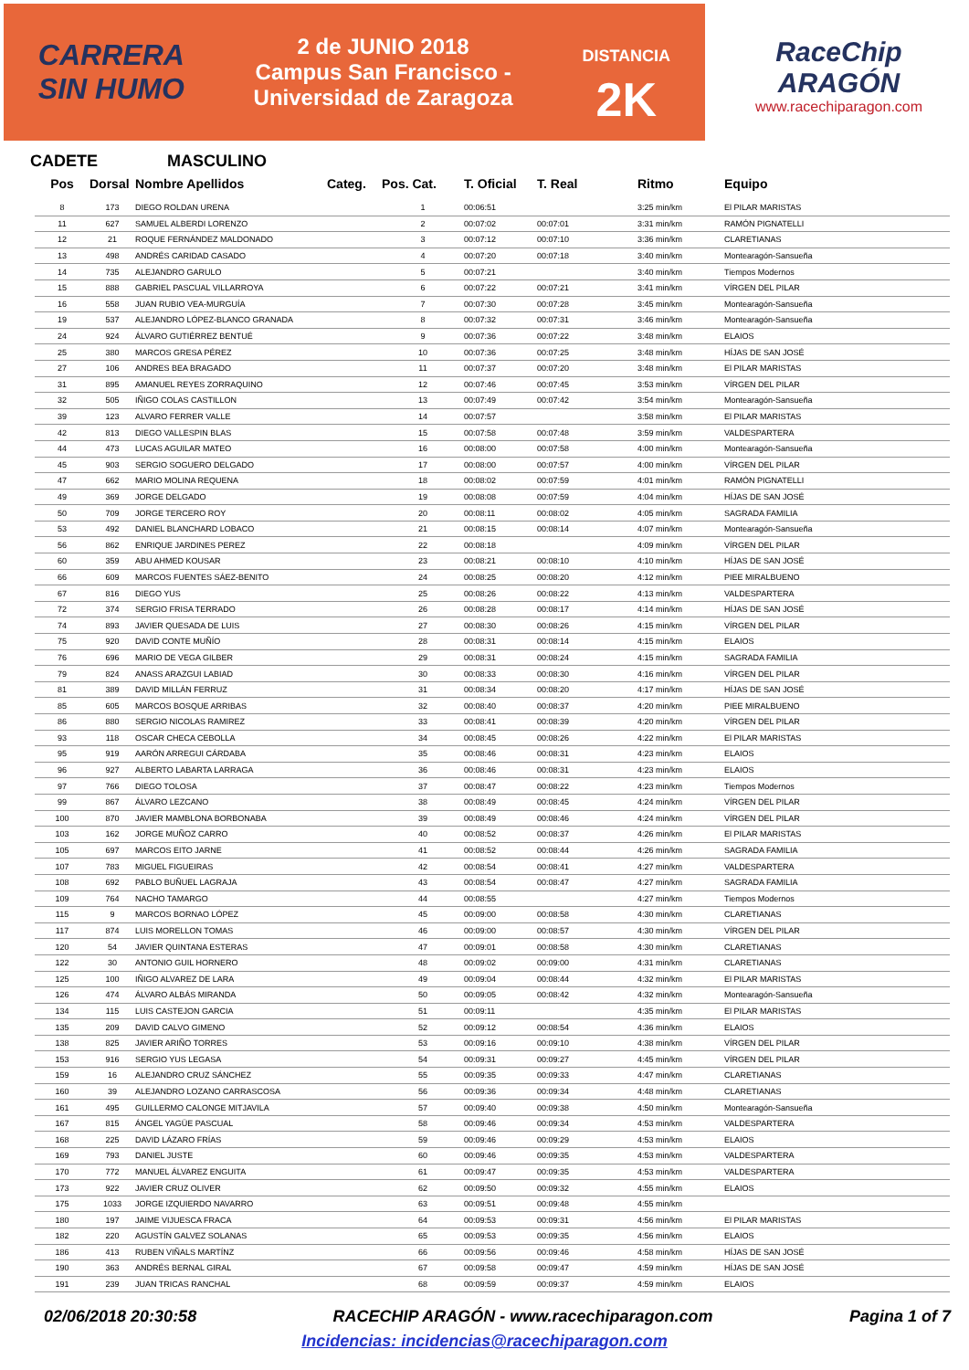CARRERA
SIN HUMO
2 de JUNIO 2018
Campus San Francisco -
Universidad de Zaragoza
DISTANCIA
2K
RaceChip
ARAGÓN
www.racechiparagon.com
CADETE MASCULINO
| Pos | Dorsal | Nombre Apellidos | Categ. | Pos. Cat. | T. Oficial | T. Real | Ritmo | Equipo |
| --- | --- | --- | --- | --- | --- | --- | --- | --- |
| 8 | 173 | DIEGO ROLDAN URENA | | 1 | 00:06:51 | | 3:25 min/km | El PILAR MARISTAS |
| 11 | 627 | SAMUEL ALBERDI LORENZO | | 2 | 00:07:02 | 00:07:01 | 3:31 min/km | RAMÓN PIGNATELLI |
| 12 | 21 | ROQUE FERNÁNDEZ MALDONADO | | 3 | 00:07:12 | 00:07:10 | 3:36 min/km | CLARETIANAS |
| 13 | 498 | ANDRÉS CARIDAD CASADO | | 4 | 00:07:20 | 00:07:18 | 3:40 min/km | Montearagón-Sansueña |
| 14 | 735 | ALEJANDRO GARULO | | 5 | 00:07:21 | | 3:40 min/km | Tiempos Modernos |
| 15 | 888 | GABRIEL PASCUAL VILLARROYA | | 6 | 00:07:22 | 00:07:21 | 3:41 min/km | VÍRGEN DEL PILAR |
| 16 | 558 | JUAN RUBIO VEA-MURGUÍA | | 7 | 00:07:30 | 00:07:28 | 3:45 min/km | Montearagón-Sansueña |
| 19 | 537 | ALEJANDRO LÓPEZ-BLANCO GRANADA | | 8 | 00:07:32 | 00:07:31 | 3:46 min/km | Montearagón-Sansueña |
| 24 | 924 | ÁLVARO GUTIÉRREZ BENTUÉ | | 9 | 00:07:36 | 00:07:22 | 3:48 min/km | ELAIOS |
| 25 | 380 | MARCOS GRESA PÉREZ | | 10 | 00:07:36 | 00:07:25 | 3:48 min/km | HÍJAS DE SAN JOSÉ |
| 27 | 106 | ANDRES BEA BRAGADO | | 11 | 00:07:37 | 00:07:20 | 3:48 min/km | El PILAR MARISTAS |
| 31 | 895 | AMANUEL REYES ZORRAQUINO | | 12 | 00:07:46 | 00:07:45 | 3:53 min/km | VÍRGEN DEL PILAR |
| 32 | 505 | IÑIGO COLAS CASTILLON | | 13 | 00:07:49 | 00:07:42 | 3:54 min/km | Montearagón-Sansueña |
| 39 | 123 | ALVARO FERRER VALLE | | 14 | 00:07:57 | | 3:58 min/km | El PILAR MARISTAS |
| 42 | 813 | DIEGO VALLESPIN BLAS | | 15 | 00:07:58 | 00:07:48 | 3:59 min/km | VALDESPARTERA |
| 44 | 473 | LUCAS AGUILAR MATEO | | 16 | 00:08:00 | 00:07:58 | 4:00 min/km | Montearagón-Sansueña |
| 45 | 903 | SERGIO SOGUERO DELGADO | | 17 | 00:08:00 | 00:07:57 | 4:00 min/km | VÍRGEN DEL PILAR |
| 47 | 662 | MARIO MOLINA REQUENA | | 18 | 00:08:02 | 00:07:59 | 4:01 min/km | RAMÓN PIGNATELLI |
| 49 | 369 | JORGE DELGADO | | 19 | 00:08:08 | 00:07:59 | 4:04 min/km | HÍJAS DE SAN JOSÉ |
| 50 | 709 | JORGE TERCERO ROY | | 20 | 00:08:11 | 00:08:02 | 4:05 min/km | SAGRADA FAMILIA |
| 53 | 492 | DANIEL BLANCHARD LOBACO | | 21 | 00:08:15 | 00:08:14 | 4:07 min/km | Montearagón-Sansueña |
| 56 | 862 | ENRIQUE JARDINES PEREZ | | 22 | 00:08:18 | | 4:09 min/km | VÍRGEN DEL PILAR |
| 60 | 359 | ABU AHMED KOUSAR | | 23 | 00:08:21 | 00:08:10 | 4:10 min/km | HÍJAS DE SAN JOSÉ |
| 66 | 609 | MARCOS FUENTES SÁEZ-BENITO | | 24 | 00:08:25 | 00:08:20 | 4:12 min/km | PIEE MIRALBUENO |
| 67 | 816 | DIEGO YUS | | 25 | 00:08:26 | 00:08:22 | 4:13 min/km | VALDESPARTERA |
| 72 | 374 | SERGIO FRISA TERRADO | | 26 | 00:08:28 | 00:08:17 | 4:14 min/km | HÍJAS DE SAN JOSÉ |
| 74 | 893 | JAVIER QUESADA DE LUIS | | 27 | 00:08:30 | 00:08:26 | 4:15 min/km | VÍRGEN DEL PILAR |
| 75 | 920 | DAVID CONTE MUÑÍO | | 28 | 00:08:31 | 00:08:14 | 4:15 min/km | ELAIOS |
| 76 | 696 | MARIO DE VEGA GILBER | | 29 | 00:08:31 | 00:08:24 | 4:15 min/km | SAGRADA FAMILIA |
| 79 | 824 | ANASS ARAZGUI LABIAD | | 30 | 00:08:33 | 00:08:30 | 4:16 min/km | VÍRGEN DEL PILAR |
| 81 | 389 | DAVID MILLÁN FERRUZ | | 31 | 00:08:34 | 00:08:20 | 4:17 min/km | HÍJAS DE SAN JOSÉ |
| 85 | 605 | MARCOS BOSQUE ARRIBAS | | 32 | 00:08:40 | 00:08:37 | 4:20 min/km | PIEE MIRALBUENO |
| 86 | 880 | SERGIO NICOLAS RAMIREZ | | 33 | 00:08:41 | 00:08:39 | 4:20 min/km | VÍRGEN DEL PILAR |
| 93 | 118 | OSCAR CHECA CEBOLLA | | 34 | 00:08:45 | 00:08:26 | 4:22 min/km | El PILAR MARISTAS |
| 95 | 919 | AARÓN ARREGUI CÁRDABA | | 35 | 00:08:46 | 00:08:31 | 4:23 min/km | ELAIOS |
| 96 | 927 | ALBERTO LABARTA LARRAGA | | 36 | 00:08:46 | 00:08:31 | 4:23 min/km | ELAIOS |
| 97 | 766 | DIEGO TOLOSA | | 37 | 00:08:47 | 00:08:22 | 4:23 min/km | Tiempos Modernos |
| 99 | 867 | ÁLVARO LEZCANO | | 38 | 00:08:49 | 00:08:45 | 4:24 min/km | VÍRGEN DEL PILAR |
| 100 | 870 | JAVIER MAMBLONA BORBONABA | | 39 | 00:08:49 | 00:08:46 | 4:24 min/km | VÍRGEN DEL PILAR |
| 103 | 162 | JORGE MUÑOZ CARRO | | 40 | 00:08:52 | 00:08:37 | 4:26 min/km | El PILAR MARISTAS |
| 105 | 697 | MARCOS EITO JARNE | | 41 | 00:08:52 | 00:08:44 | 4:26 min/km | SAGRADA FAMILIA |
| 107 | 783 | MIGUEL FIGUEIRAS | | 42 | 00:08:54 | 00:08:41 | 4:27 min/km | VALDESPARTERA |
| 108 | 692 | PABLO BUÑUEL LAGRAJA | | 43 | 00:08:54 | 00:08:47 | 4:27 min/km | SAGRADA FAMILIA |
| 109 | 764 | NACHO TAMARGO | | 44 | 00:08:55 | | 4:27 min/km | Tiempos Modernos |
| 115 | 9 | MARCOS BORNAO LÓPEZ | | 45 | 00:09:00 | 00:08:58 | 4:30 min/km | CLARETIANAS |
| 117 | 874 | LUIS MORELLON TOMAS | | 46 | 00:09:00 | 00:08:57 | 4:30 min/km | VÍRGEN DEL PILAR |
| 120 | 54 | JAVIER QUINTANA ESTERAS | | 47 | 00:09:01 | 00:08:58 | 4:30 min/km | CLARETIANAS |
| 122 | 30 | ANTONIO GUIL HORNERO | | 48 | 00:09:02 | 00:09:00 | 4:31 min/km | CLARETIANAS |
| 125 | 100 | IÑIGO ALVAREZ DE LARA | | 49 | 00:09:04 | 00:08:44 | 4:32 min/km | El PILAR MARISTAS |
| 126 | 474 | ÁLVARO ALBÁS MIRANDA | | 50 | 00:09:05 | 00:08:42 | 4:32 min/km | Montearagón-Sansueña |
| 134 | 115 | LUIS CASTEJON GARCIA | | 51 | 00:09:11 | | 4:35 min/km | El PILAR MARISTAS |
| 135 | 209 | DAVID CALVO GIMENO | | 52 | 00:09:12 | 00:08:54 | 4:36 min/km | ELAIOS |
| 138 | 825 | JAVIER ARIÑO TORRES | | 53 | 00:09:16 | 00:09:10 | 4:38 min/km | VÍRGEN DEL PILAR |
| 153 | 916 | SERGIO YUS LEGASA | | 54 | 00:09:31 | 00:09:27 | 4:45 min/km | VÍRGEN DEL PILAR |
| 159 | 16 | ALEJANDRO CRUZ SÁNCHEZ | | 55 | 00:09:35 | 00:09:33 | 4:47 min/km | CLARETIANAS |
| 160 | 39 | ALEJANDRO LOZANO CARRASCOSA | | 56 | 00:09:36 | 00:09:34 | 4:48 min/km | CLARETIANAS |
| 161 | 495 | GUILLERMO CALONGE MITJAVILA | | 57 | 00:09:40 | 00:09:38 | 4:50 min/km | Montearagón-Sansueña |
| 167 | 815 | ÁNGEL YAGÜE PASCUAL | | 58 | 00:09:46 | 00:09:34 | 4:53 min/km | VALDESPARTERA |
| 168 | 225 | DAVID LÁZARO FRÍAS | | 59 | 00:09:46 | 00:09:29 | 4:53 min/km | ELAIOS |
| 169 | 793 | DANIEL JUSTE | | 60 | 00:09:46 | 00:09:35 | 4:53 min/km | VALDESPARTERA |
| 170 | 772 | MANUEL ÁLVAREZ ENGUITA | | 61 | 00:09:47 | 00:09:35 | 4:53 min/km | VALDESPARTERA |
| 173 | 922 | JAVIER CRUZ OLIVER | | 62 | 00:09:50 | 00:09:32 | 4:55 min/km | ELAIOS |
| 175 | 1033 | JORGE IZQUIERDO NAVARRO | | 63 | 00:09:51 | 00:09:48 | 4:55 min/km | |
| 180 | 197 | JAIME VIJUESCA FRACA | | 64 | 00:09:53 | 00:09:31 | 4:56 min/km | El PILAR MARISTAS |
| 182 | 220 | AGUSTÍN GALVEZ SOLANAS | | 65 | 00:09:53 | 00:09:35 | 4:56 min/km | ELAIOS |
| 186 | 413 | RUBEN VIÑALS MARTÍNZ | | 66 | 00:09:56 | 00:09:46 | 4:58 min/km | HÍJAS DE SAN JOSÉ |
| 190 | 363 | ANDRÉS BERNAL GIRAL | | 67 | 00:09:58 | 00:09:47 | 4:59 min/km | HÍJAS DE SAN JOSÉ |
| 191 | 239 | JUAN TRICAS RANCHAL | | 68 | 00:09:59 | 00:09:37 | 4:59 min/km | ELAIOS |
02/06/2018 20:30:58 RACECHIP ARAGÓN - www.racechiparagon.com Pagina 1 of 7
Incidencias: incidencias@racechiparagon.com